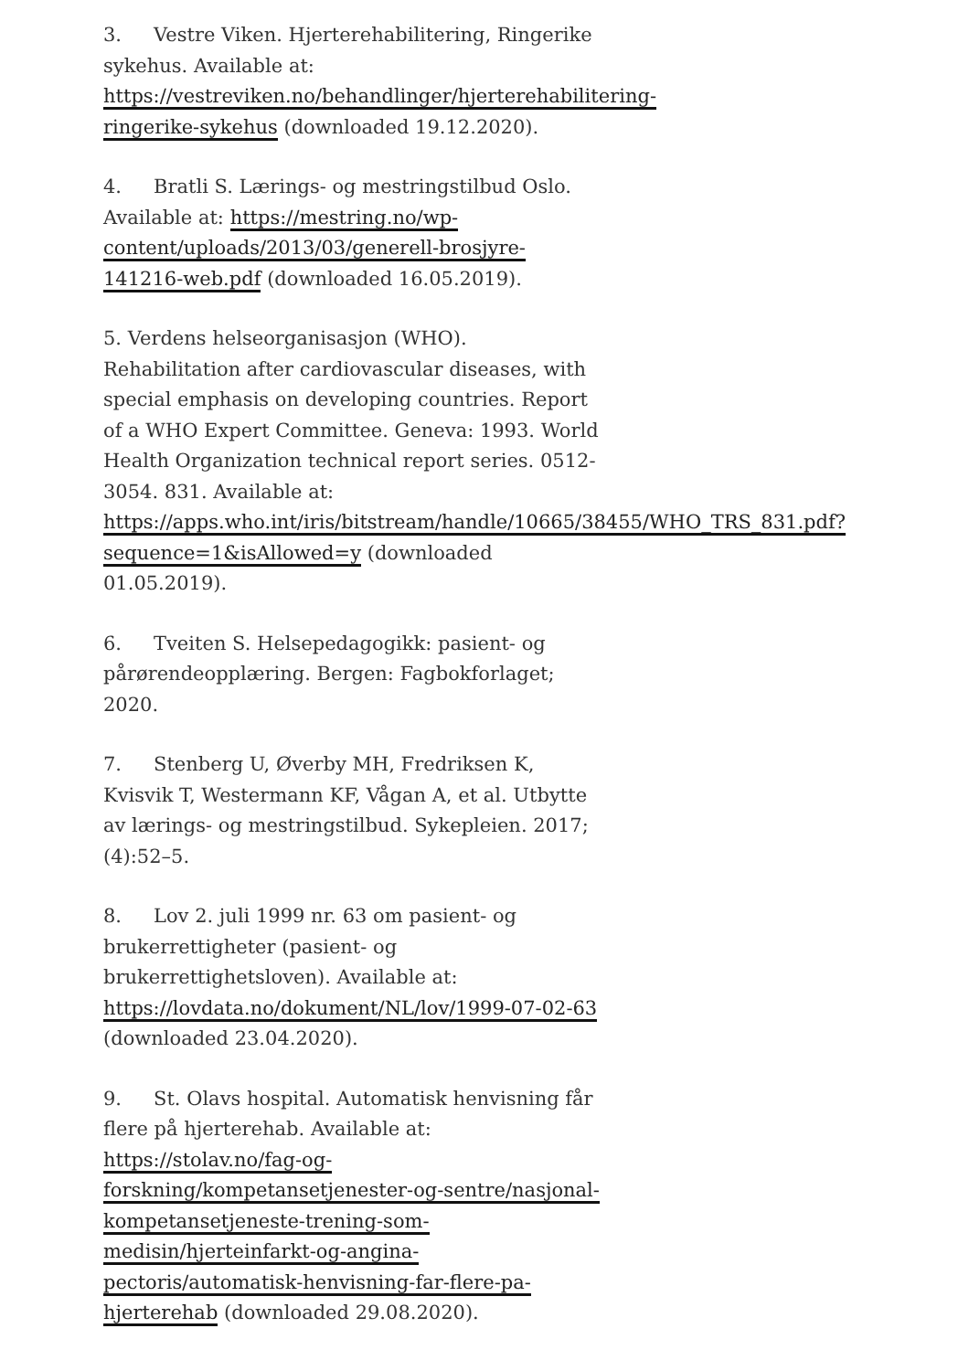3. Vestre Viken. Hjerterehabilitering, Ringerike sykehus. Available at: https://vestreviken.no/behandlinger/hjerterehabilitering-ringerike-sykehus (downloaded 19.12.2020).
4. Bratli S. Lærings- og mestringstilbud Oslo. Available at: https://mestring.no/wp-content/uploads/2013/03/generell-brosjyre-141216-web.pdf (downloaded 16.05.2019).
5. Verdens helseorganisasjon (WHO). Rehabilitation after cardiovascular diseases, with special emphasis on developing countries. Report of a WHO Expert Committee. Geneva: 1993. World Health Organization technical report series. 0512-3054. 831. Available at: https://apps.who.int/iris/bitstream/handle/10665/38455/WHO_TRS_831.pdf?sequence=1&isAllowed=y (downloaded 01.05.2019).
6. Tveiten S. Helsepedagogikk: pasient- og pårørendeopplæring. Bergen: Fagbokforlaget; 2020.
7. Stenberg U, Øverby MH, Fredriksen K, Kvisvik T, Westermann KF, Vågan A, et al. Utbytte av lærings- og mestringstilbud. Sykepleien. 2017;(4):52–5.
8. Lov 2. juli 1999 nr. 63 om pasient- og brukerrettigheter (pasient- og brukerrettighetsloven). Available at: https://lovdata.no/dokument/NL/lov/1999-07-02-63 (downloaded 23.04.2020).
9. St. Olavs hospital. Automatisk henvisning får flere på hjerterehab. Available at: https://stolav.no/fag-og-forskning/kompetansetjenester-og-sentre/nasjonal-kompetansetjeneste-trening-som-medisin/hjerteinfarkt-og-angina-pectoris/automatisk-henvisning-far-flere-pa-hjerterehab (downloaded 29.08.2020).